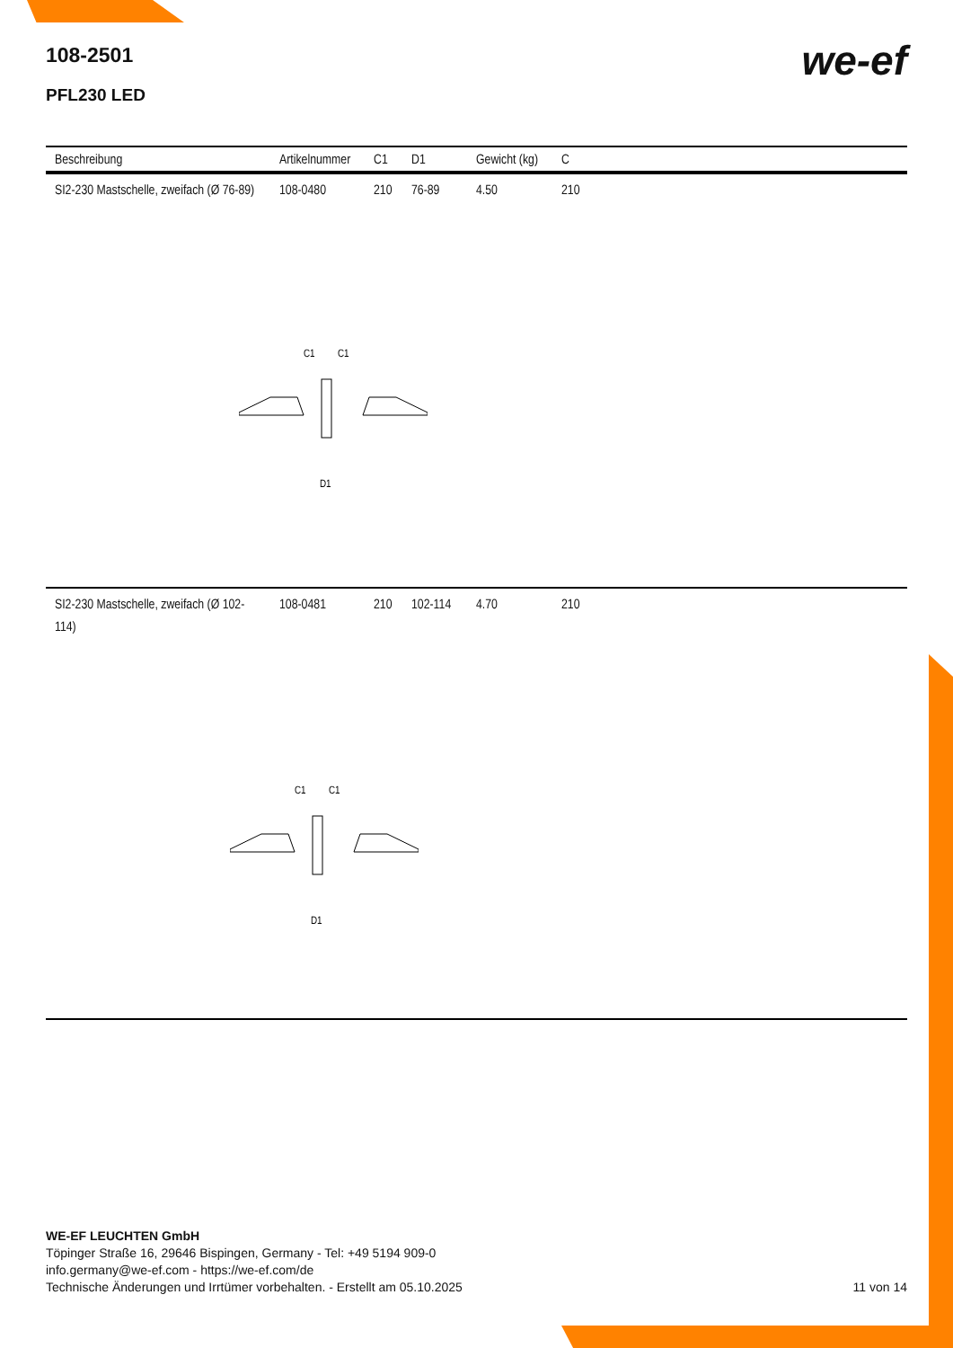108-2501
PFL230 LED
we-ef
| Beschreibung | Artikelnummer | C1 | D1 | Gewicht (kg) | C |
| --- | --- | --- | --- | --- | --- |
| SI2-230 Mastschelle, zweifach (Ø 76-89) | 108-0480 | 210 | 76-89 | 4.50 | 210 |
| C1 C1 D1 | | | | | |
| SI2-230 Mastschelle, zweifach (Ø 102-114) | 108-0481 | 210 | 102-114 | 4.70 | 210 |
| C1 C1 D1 | | | | | |
WE-EF LEUCHTEN GmbH
Töpinger Straße 16, 29646 Bispingen, Germany - Tel: +49 5194 909-0
info.germany@we-ef.com - https://we-ef.com/de
Technische Änderungen und Irrtümer vorbehalten. - Erstellt am 05.10.2025 11 von 14